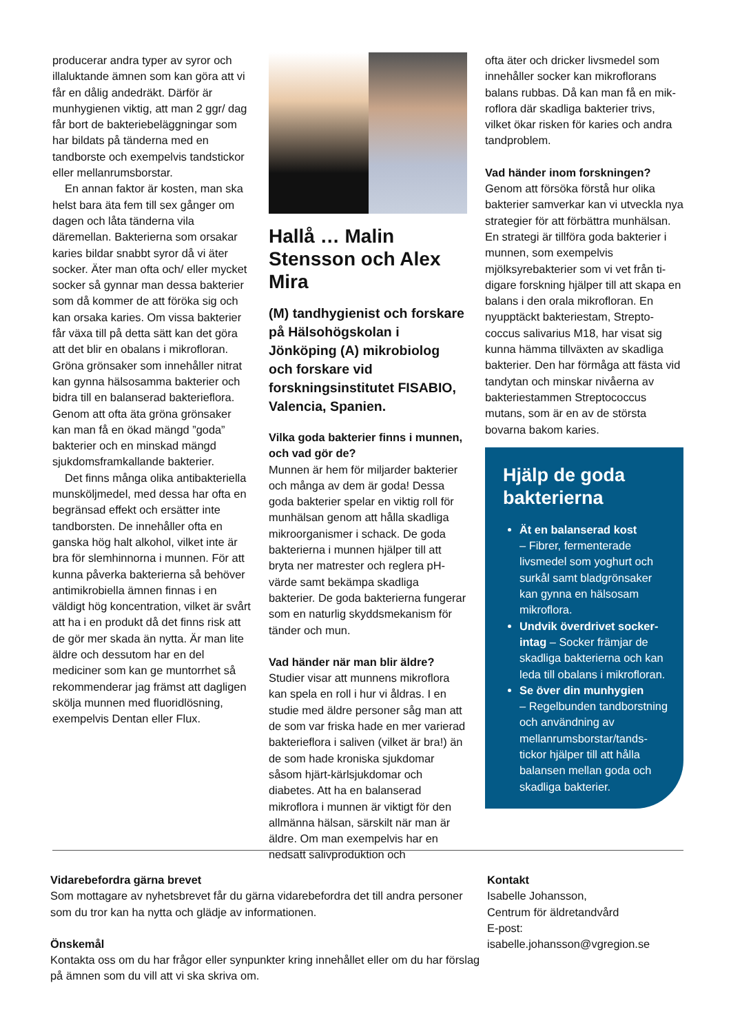producerar andra typer av syror och illaluktande ämnen som kan göra att vi får en dålig andedräkt. Därför är munhygienen viktig, att man 2 ggr/ dag får bort de bakteriebeläggningar som har bildats på tänderna med en tandborste och exempelvis tands­tickor eller mellanrumsborstar.
En annan faktor är kosten, man ska helst bara äta fem till sex gånger om dagen och låta tänderna vila däremellan. Bakterierna som orsakar karies bildar snabbt syror då vi äter socker. Äter man ofta och/ eller mycket socker så gynnar man dessa bakterier som då kommer de att föröka sig och kan orsaka karies. Om vissa bakterier får växa till på detta sätt kan det göra att det blir en obalans i mikrofloran. Gröna grönsa­ker som innehåller nitrat kan gynna hälsosamma bakterier och bidra till en balanserad bakterieflora. Genom att ofta äta gröna grönsaker kan man få en ökad mängd ”goda” bakterier och en minskad mängd sjukdoms­framkallande bakterier.
Det finns många olika antibakteri­ella munsköljmedel, med dessa har ofta en begränsad effekt och ersätter inte tandborsten. De innehåller ofta en ganska hög halt alkohol, vilket inte är bra för slemhinnorna i munnen. För att kunna påverka bakterierna så behöver antimikrobiella ämnen finnas i en väldigt hög koncentration, vilket är svårt att ha i en produkt då det finns risk att de gör mer skada än nytta. Är man lite äldre och dessut­om har en del mediciner som kan ge muntorrhet så rekommenderar jag främst att dagligen skölja munnen med fluoridlösning, exempelvis Dentan eller Flux.
Hallå … Malin Stensson och Alex Mira
(M) tandhygienist och forskare på Hälsohögskolan i Jönköping (A) mikrobiolog och forskare vid forskningsinstitutet FISABIO, Valencia, Spanien.
Vilka goda bakterier finns i munnen, och vad gör de?
Munnen är hem för miljarder bak­terier och många av dem är goda! Dessa goda bakterier spelar en viktig roll för munhälsan genom att hålla skadliga mikroorganismer i schack. De goda bakterierna i munnen hjälper till att bryta ner matrester och reglera pH-värde samt bekämpa skadliga bakterier. De goda bakterier­na fungerar som en naturlig skydds­mekanism för tänder och mun.
Vad händer när man blir äldre?
Studier visar att munnens mikroflora kan spela en roll i hur vi åldras. I en studie med äldre personer såg man att de som var friska hade en mer varierad bakterieflora i saliven (vilket är bra!) än de som hade kroniska sjukdomar såsom hjärt-kärlsjukdo­mar och diabetes. Att ha en balan­serad mikroflora i munnen är viktigt för den allmänna hälsan, särskilt när man är äldre. Om man exempelvis har en nedsatt salivproduktion och
ofta äter och dricker livsmedel som innehåller socker kan mikroflorans balans rubbas. Då kan man få en mik­roflora där skadliga bakterier trivs, vilket ökar risken för karies och andra tandproblem.
Vad händer inom forskningen?
Genom att försöka förstå hur olika bakterier samverkar kan vi utveckla nya strategier för att förbättra mun­hälsan. En strategi är tillföra goda bakterier i munnen, som exempelvis mjölksyrebakterier som vi vet från ti­digare forskning hjälper till att skapa en balans i den orala mikrofloran. En nyupptäckt bakteriestam, Strepto­coccus salivarius M18, har visat sig kunna hämma tillväxten av skadliga bakterier. Den har förmåga att fästa vid tandytan och minskar nivåerna av bakteriestammen Streptococcus mutans, som är en av de största bovarna bakom karies.
Hjälp de goda bakterierna
Ät en balanserad kost
– Fibrer, fermenterade livsmedel som yoghurt och surkål samt bladgrönsaker kan gynna en hälsosam mikroflora.
Undvik överdrivet socker­intag – Socker främjar de skadliga bakterierna och kan leda till obalans i mik­rofloran.
Se över din munhygien
– Regelbunden tandbors­tning och användning av mellanrumsborstar/tands­tickor hjälper till att hålla balansen mellan goda och skadliga bakterier.
Vidarebefordra gärna brevet
Som mottagare av nyhetsbrevet får du gärna vidarebefordra det till andra personer som du tror kan ha nytta och glädje av informationen.
Önskemål
Kontakta oss om du har frågor eller synpunkter kring innehållet eller om du har förslag på ämnen som du vill att vi ska skriva om.
Kontakt
Isabelle Johansson,
Centrum för äldretandvård
E-post:
isabelle.johansson@vgregion.se